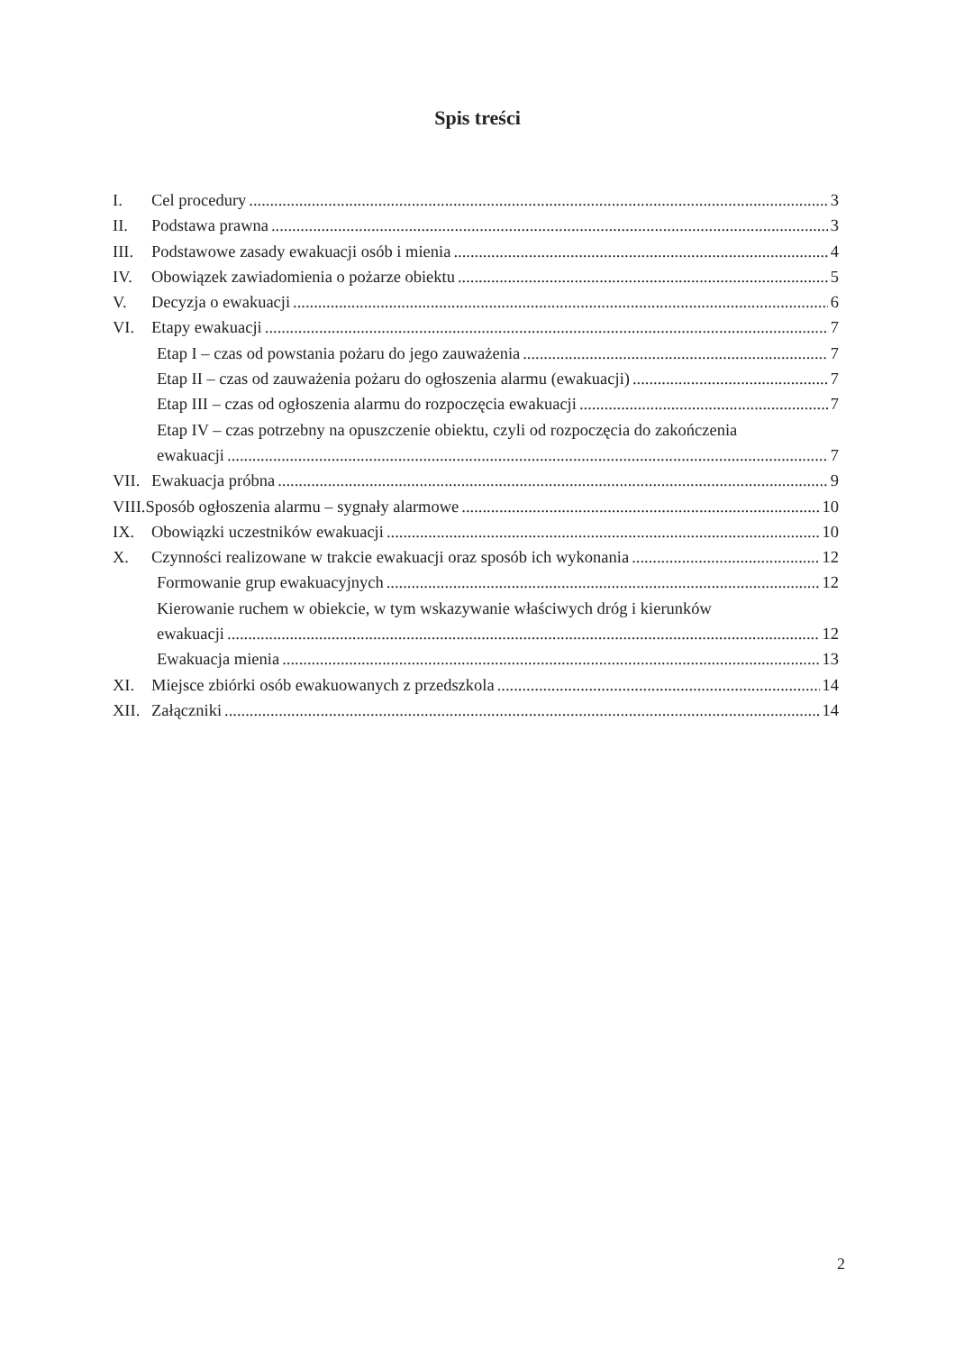Spis treści
I. Cel procedury 3
II. Podstawa prawna 3
III. Podstawowe zasady ewakuacji osób i mienia 4
IV. Obowiązek zawiadomienia o pożarze obiektu 5
V. Decyzja o ewakuacji 6
VI. Etapy ewakuacji 7
Etap I – czas od powstania pożaru do jego zauważenia 7
Etap II – czas od zauważenia pożaru do ogłoszenia alarmu (ewakuacji) 7
Etap III – czas od ogłoszenia alarmu do rozpoczęcia ewakuacji 7
Etap IV – czas potrzebny na opuszczenie obiektu, czyli od rozpoczęcia do zakończenia
ewakuacji 7
VII. Ewakuacja próbna 9
VIII.Sposób ogłoszenia alarmu – sygnały alarmowe 10
IX. Obowiązki uczestników ewakuacji 10
X. Czynności realizowane w trakcie ewakuacji oraz sposób ich wykonania 12
Formowanie grup ewakuacyjnych 12
Kierowanie ruchem w obiekcie, w tym wskazywanie właściwych dróg i kierunków
ewakuacji 12
Ewakuacja mienia 13
XI. Miejsce zbiórki osób ewakuowanych z przedszkola 14
XII. Załączniki 14
2